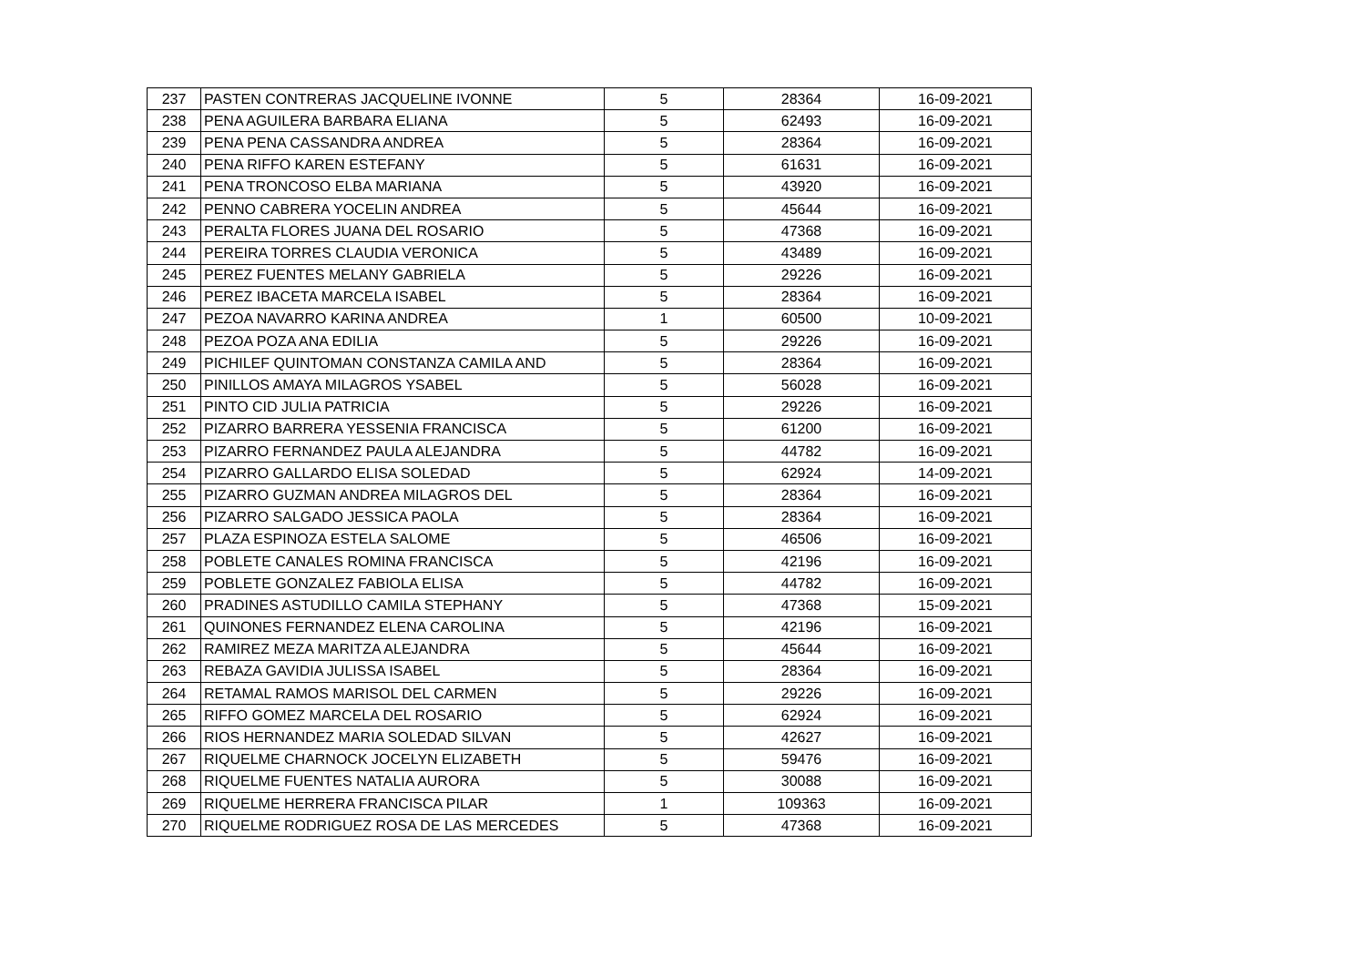| 237 | PASTEN CONTRERAS JACQUELINE IVONNE | 5 | 28364 | 16-09-2021 |
| 238 | PENA AGUILERA BARBARA ELIANA | 5 | 62493 | 16-09-2021 |
| 239 | PENA PENA CASSANDRA ANDREA | 5 | 28364 | 16-09-2021 |
| 240 | PENA RIFFO KAREN ESTEFANY | 5 | 61631 | 16-09-2021 |
| 241 | PENA TRONCOSO ELBA MARIANA | 5 | 43920 | 16-09-2021 |
| 242 | PENNO CABRERA YOCELIN ANDREA | 5 | 45644 | 16-09-2021 |
| 243 | PERALTA FLORES JUANA DEL ROSARIO | 5 | 47368 | 16-09-2021 |
| 244 | PEREIRA TORRES CLAUDIA VERONICA | 5 | 43489 | 16-09-2021 |
| 245 | PEREZ FUENTES MELANY GABRIELA | 5 | 29226 | 16-09-2021 |
| 246 | PEREZ IBACETA MARCELA ISABEL | 5 | 28364 | 16-09-2021 |
| 247 | PEZOA NAVARRO KARINA ANDREA | 1 | 60500 | 10-09-2021 |
| 248 | PEZOA POZA ANA EDILIA | 5 | 29226 | 16-09-2021 |
| 249 | PICHILEF QUINTOMAN CONSTANZA CAMILA AND | 5 | 28364 | 16-09-2021 |
| 250 | PINILLOS AMAYA MILAGROS YSABEL | 5 | 56028 | 16-09-2021 |
| 251 | PINTO CID JULIA PATRICIA | 5 | 29226 | 16-09-2021 |
| 252 | PIZARRO BARRERA YESSENIA FRANCISCA | 5 | 61200 | 16-09-2021 |
| 253 | PIZARRO FERNANDEZ PAULA ALEJANDRA | 5 | 44782 | 16-09-2021 |
| 254 | PIZARRO GALLARDO ELISA SOLEDAD | 5 | 62924 | 14-09-2021 |
| 255 | PIZARRO GUZMAN ANDREA MILAGROS DEL | 5 | 28364 | 16-09-2021 |
| 256 | PIZARRO SALGADO JESSICA PAOLA | 5 | 28364 | 16-09-2021 |
| 257 | PLAZA ESPINOZA ESTELA SALOME | 5 | 46506 | 16-09-2021 |
| 258 | POBLETE CANALES ROMINA FRANCISCA | 5 | 42196 | 16-09-2021 |
| 259 | POBLETE GONZALEZ FABIOLA ELISA | 5 | 44782 | 16-09-2021 |
| 260 | PRADINES ASTUDILLO CAMILA STEPHANY | 5 | 47368 | 15-09-2021 |
| 261 | QUINONES FERNANDEZ ELENA CAROLINA | 5 | 42196 | 16-09-2021 |
| 262 | RAMIREZ MEZA MARITZA ALEJANDRA | 5 | 45644 | 16-09-2021 |
| 263 | REBAZA GAVIDIA JULISSA ISABEL | 5 | 28364 | 16-09-2021 |
| 264 | RETAMAL RAMOS MARISOL DEL CARMEN | 5 | 29226 | 16-09-2021 |
| 265 | RIFFO GOMEZ MARCELA DEL ROSARIO | 5 | 62924 | 16-09-2021 |
| 266 | RIOS HERNANDEZ MARIA SOLEDAD SILVAN | 5 | 42627 | 16-09-2021 |
| 267 | RIQUELME CHARNOCK JOCELYN ELIZABETH | 5 | 59476 | 16-09-2021 |
| 268 | RIQUELME FUENTES NATALIA AURORA | 5 | 30088 | 16-09-2021 |
| 269 | RIQUELME HERRERA FRANCISCA PILAR | 1 | 109363 | 16-09-2021 |
| 270 | RIQUELME RODRIGUEZ ROSA DE LAS MERCEDES | 5 | 47368 | 16-09-2021 |